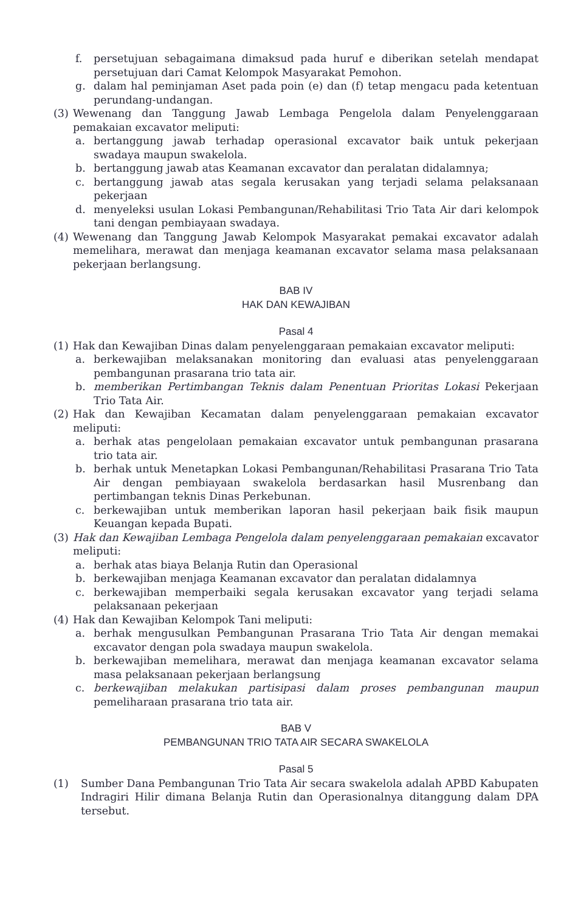f. persetujuan sebagaimana dimaksud pada huruf e diberikan setelah mendapat persetujuan dari Camat Kelompok Masyarakat Pemohon.
g. dalam hal peminjaman Aset pada poin (e) dan (f) tetap mengacu pada ketentuan perundang-undangan.
(3) Wewenang dan Tanggung Jawab Lembaga Pengelola dalam Penyelenggaraan pemakaian excavator meliputi:
a. bertanggung jawab terhadap operasional excavator baik untuk pekerjaan swadaya maupun swakelola.
b. bertanggung jawab atas Keamanan excavator dan peralatan didalamnya;
c. bertanggung jawab atas segala kerusakan yang terjadi selama pelaksanaan pekerjaan
d. menyeleksi usulan Lokasi Pembangunan/Rehabilitasi Trio Tata Air dari kelompok tani dengan pembiayaan swadaya.
(4) Wewenang dan Tanggung Jawab Kelompok Masyarakat pemakai excavator adalah memelihara, merawat dan menjaga keamanan excavator selama masa pelaksanaan pekerjaan berlangsung.
BAB IV
HAK DAN KEWAJIBAN
Pasal 4
(1) Hak dan Kewajiban Dinas dalam penyelenggaraan pemakaian excavator meliputi:
a. berkewajiban melaksanakan monitoring dan evaluasi atas penyelenggaraan pembangunan prasarana trio tata air.
b. memberikan Pertimbangan Teknis dalam Penentuan Prioritas Lokasi Pekerjaan Trio Tata Air.
(2) Hak dan Kewajiban Kecamatan dalam penyelenggaraan pemakaian excavator meliputi:
a. berhak atas pengelolaan pemakaian excavator untuk pembangunan prasarana trio tata air.
b. berhak untuk Menetapkan Lokasi Pembangunan/Rehabilitasi Prasarana Trio Tata Air dengan pembiayaan swakelola berdasarkan hasil Musrenbang dan pertimbangan teknis Dinas Perkebunan.
c. berkewajiban untuk memberikan laporan hasil pekerjaan baik fisik maupun Keuangan kepada Bupati.
(3) Hak dan Kewajiban Lembaga Pengelola dalam penyelenggaraan pemakaian excavator meliputi:
a. berhak atas biaya Belanja Rutin dan Operasional
b. berkewajiban menjaga Keamanan excavator dan peralatan didalamnya
c. berkewajiban memperbaiki segala kerusakan excavator yang terjadi selama pelaksanaan pekerjaan
(4) Hak dan Kewajiban Kelompok Tani meliputi:
a. berhak mengusulkan Pembangunan Prasarana Trio Tata Air dengan memakai excavator dengan pola swadaya maupun swakelola.
b. berkewajiban memelihara, merawat dan menjaga keamanan excavator selama masa pelaksanaan pekerjaan berlangsung
c. berkewajiban melakukan partisipasi dalam proses pembangunan maupun pemeliharaan prasarana trio tata air.
BAB V
PEMBANGUNAN TRIO TATA AIR SECARA SWAKELOLA
Pasal 5
(1) Sumber Dana Pembangunan Trio Tata Air secara swakelola adalah APBD Kabupaten Indragiri Hilir dimana Belanja Rutin dan Operasionalnya ditanggung dalam DPA tersebut.